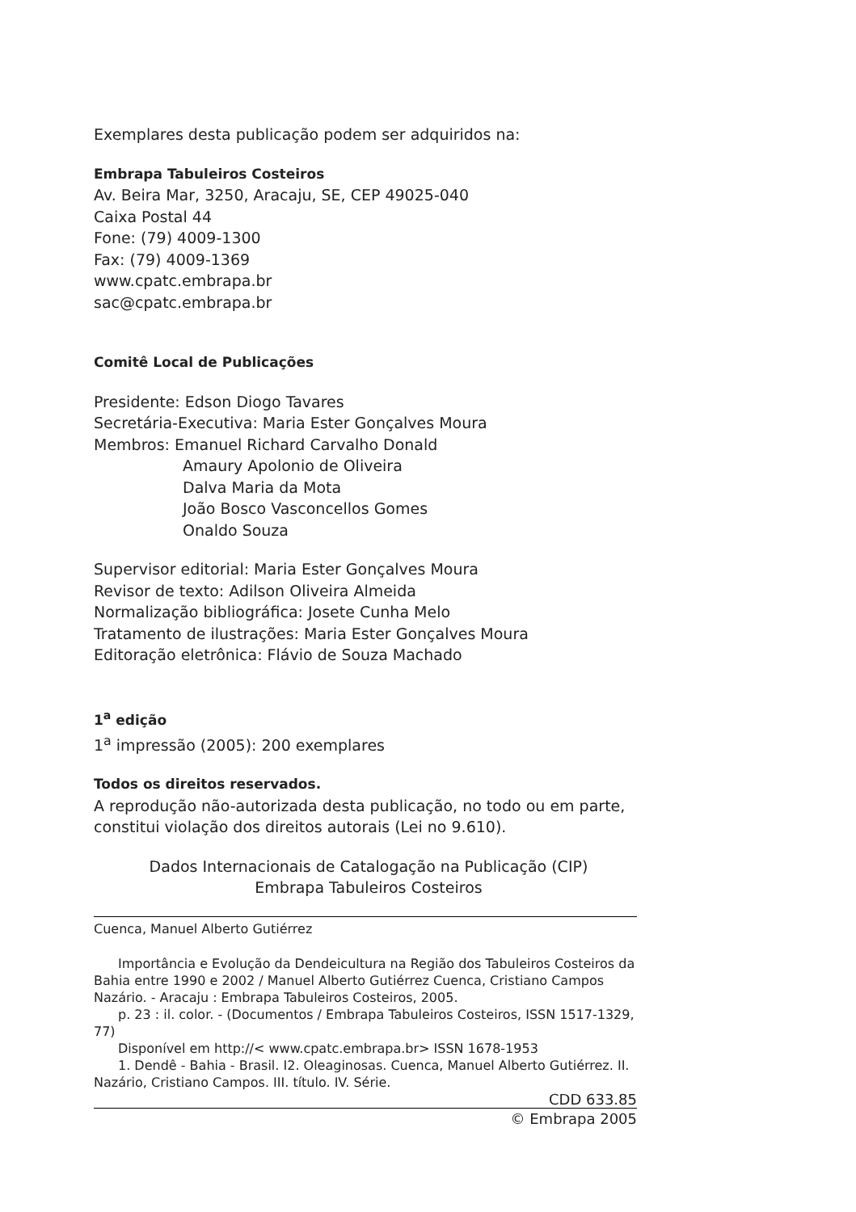Exemplares desta publicação podem ser adquiridos na:
Embrapa Tabuleiros Costeiros
Av. Beira Mar, 3250, Aracaju, SE, CEP 49025-040
Caixa Postal 44
Fone: (79) 4009-1300
Fax: (79) 4009-1369
www.cpatc.embrapa.br
sac@cpatc.embrapa.br
Comitê Local de Publicações
Presidente: Edson Diogo Tavares
Secretária-Executiva: Maria Ester Gonçalves Moura
Membros: Emanuel Richard Carvalho Donald
Amaury Apolonio de Oliveira
Dalva Maria da Mota
João Bosco Vasconcellos Gomes
Onaldo Souza
Supervisor editorial: Maria Ester Gonçalves Moura
Revisor de texto: Adilson Oliveira Almeida
Normalização bibliográfica: Josete Cunha Melo
Tratamento de ilustrações: Maria Ester Gonçalves Moura
Editoração eletrônica: Flávio de Souza Machado
1<sup>a</sup> edição
1<sup>a</sup> impressão (2005): 200 exemplares
Todos os direitos reservados.
A reprodução não-autorizada desta publicação, no todo ou em parte, constitui violação dos direitos autorais (Lei no 9.610).
Dados Internacionais de Catalogação na Publicação (CIP)
Embrapa Tabuleiros Costeiros
Cuenca, Manuel Alberto Gutiérrez
Importância e Evolução da Dendeicultura na Região dos Tabuleiros Costeiros da Bahia entre 1990 e 2002 / Manuel Alberto Gutiérrez Cuenca, Cristiano Campos Nazário. - Aracaju : Embrapa Tabuleiros Costeiros, 2005.
p. 23 : il. color. - (Documentos / Embrapa Tabuleiros Costeiros, ISSN 1517-1329, 77)
Disponível em http://< www.cpatc.embrapa.br> ISSN 1678-1953
1. Dendê - Bahia - Brasil. I2. Oleaginosas. Cuenca, Manuel Alberto Gutiérrez. II. Nazário, Cristiano Campos. III. título. IV. Série.
CDD 633.85
© Embrapa 2005